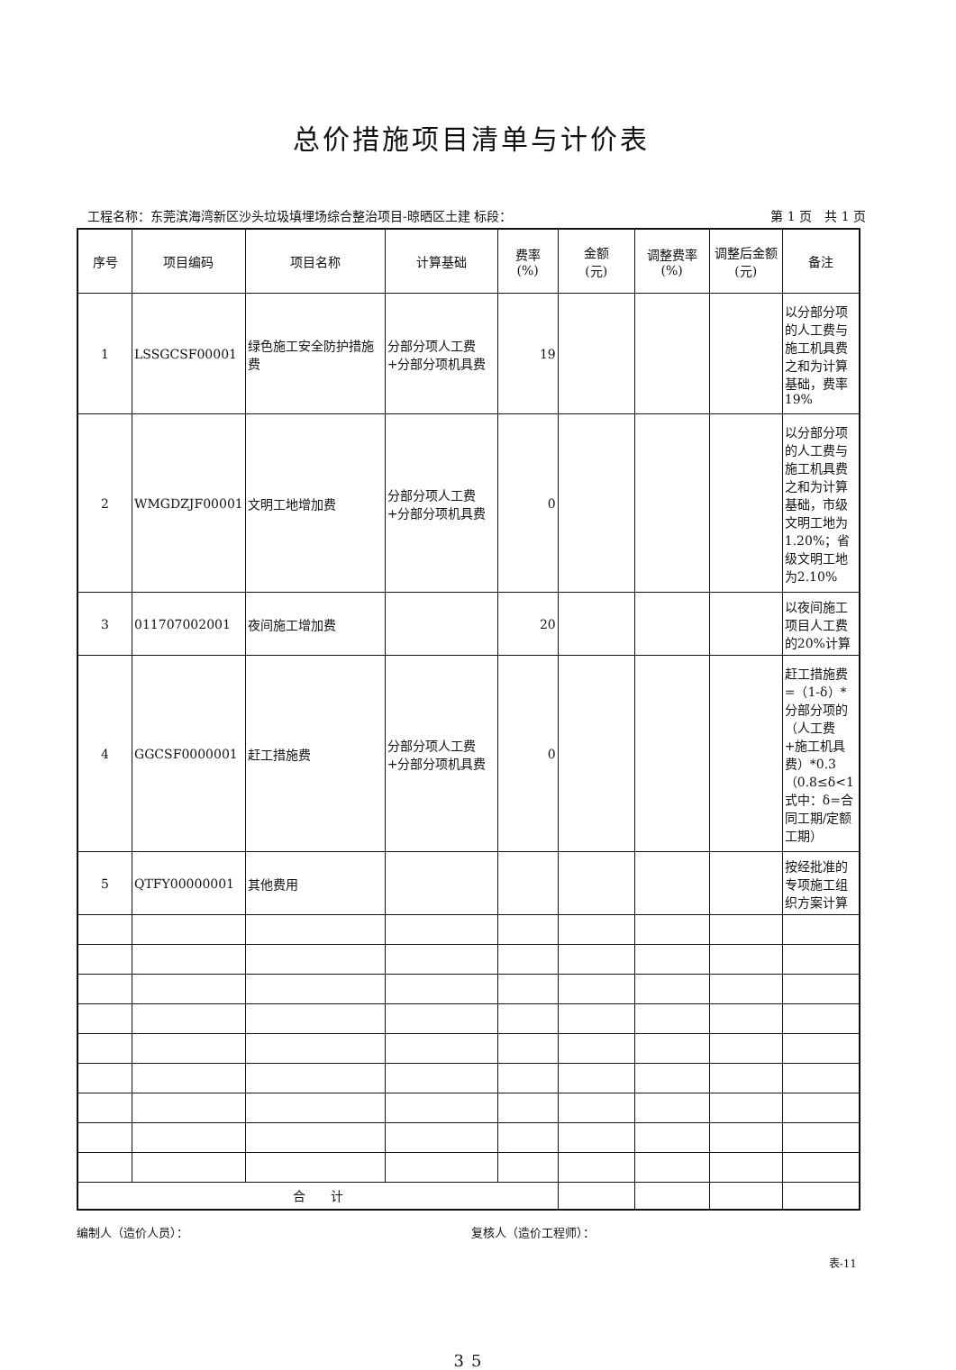总价措施项目清单与计价表
工程名称：东莞滨海湾新区沙头垃圾填埋场综合整治项目-晾晒区土建 标段： 第 1 页　共 1 页
| 序号 | 项目编码 | 项目名称 | 计算基础 | 费率 (%) | 金额 (元) | 调整费率 (%) | 调整后金额 (元) | 备注 |
| --- | --- | --- | --- | --- | --- | --- | --- | --- |
| 1 | LSSGCSF00001 | 绿色施工安全防护措施费 | 分部分项人工费+分部分项机具费 | 19 | | | | 以分部分项的人工费与施工机具费之和为计算基础，费率19% |
| 2 | WMGDZJF00001 | 文明工地增加费 | 分部分项人工费+分部分项机具费 | 0 | | | | 以分部分项的人工费与施工机具费之和为计算基础，市级文明工地为1.20%；省级文明工地为2.10% |
| 3 | 011707002001 | 夜间施工增加费 | | 20 | | | | 以夜间施工项目人工费的20%计算 |
| 4 | GGCSF0000001 | 赶工措施费 | 分部分项人工费+分部分项机具费 | 0 | | | | 赶工措施费=（1-δ）*分部分项的（人工费+施工机具费）*0.3 （0.8≤δ<1 式中：δ=合同工期/定额工期） |
| 5 | QTFY00000001 | 其他费用 | | | | | | 按经批准的专项施工组织方案计算 |
| 合 计 | | | | | | | | |
编制人（造价人员）： 复核人（造价工程师）：
表-11
35